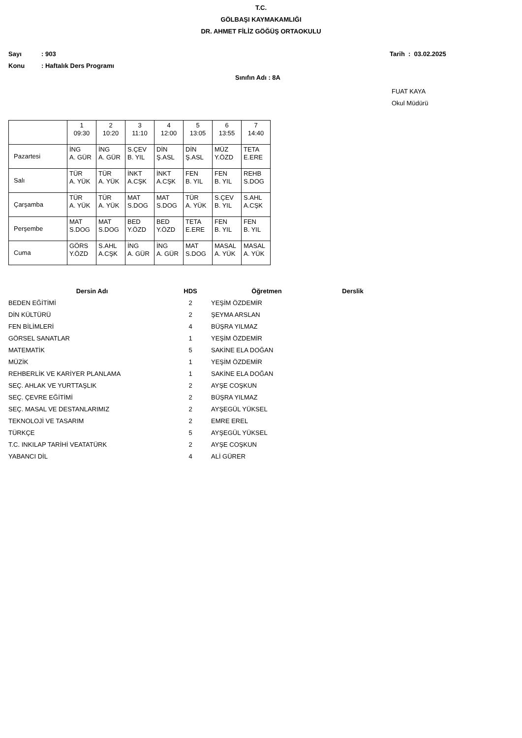T.C.
GÖLBAŞI KAYMAKAMLIĞI
DR. AHMET FİLİZ GÖĞÜŞ ORTAOKULU
Sayı: 903 Tarih : 03.02.2025
Konu: Haftalık Ders Programı
Sınıfın Adı : 8A
FUAT KAYA
Okul Müdürü
| | 1 09:30 | 2 10:20 | 3 11:10 | 4 12:00 | 5 13:05 | 6 13:55 | 7 14:40 |
| Pazartesi | İNG A. GÜR | İNG A. GÜR | S.ÇEV B. YIL | DİN Ş.ASL | DİN Ş.ASL | MÜZ Y.ÖZD | TETA E.ERE |
| Salı | TÜR A. YÜK | TÜR A. YÜK | İNKT A.CŞK | İNKT A.CŞK | FEN B. YIL | FEN B. YIL | REHB S.DOG |
| Çarşamba | TÜR A. YÜK | TÜR A. YÜK | MAT S.DOG | MAT S.DOG | TÜR A. YÜK | S.ÇEV B. YIL | S.AHL A.CŞK |
| Perşembe | MAT S.DOG | MAT S.DOG | BED Y.ÖZD | BED Y.ÖZD | TETA E.ERE | FEN B. YIL | FEN B. YIL |
| Cuma | GÖRS Y.ÖZD | S.AHL A.CŞK | İNG A. GÜR | İNG A. GÜR | MAT S.DOG | MASAL A. YÜK | MASAL A. YÜK |
| Dersin Adı | HDS | Öğretmen | Derslik |
| --- | --- | --- | --- |
| BEDEN EĞİTİMİ | 2 | YEŞİM ÖZDEMİR | |
| DİN KÜLTÜRÜ | 2 | ŞEYMA ARSLAN | |
| FEN BİLİMLERİ | 4 | BÜŞRA YILMAZ | |
| GÖRSEL SANATLAR | 1 | YEŞİM ÖZDEMİR | |
| MATEMATİK | 5 | SAKİNE ELA DOĞAN | |
| MÜZİK | 1 | YEŞİM ÖZDEMİR | |
| REHBERLİK VE KARİYER PLANLAMA | 1 | SAKİNE ELA DOĞAN | |
| SEÇ. AHLAK VE YURTTAŞLIK | 2 | AYŞE COŞKUN | |
| SEÇ. ÇEVRE EĞİTİMİ | 2 | BÜŞRA YILMAZ | |
| SEÇ. MASAL VE DESTANLARIMIZ | 2 | AYŞEGÜL YÜKSEL | |
| TEKNOLOJİ VE TASARIM | 2 | EMRE EREL | |
| TÜRKÇE | 5 | AYŞEGÜL YÜKSEL | |
| T.C. INKILAP TARİHİ VEATATÜRK | 2 | AYŞE COŞKUN | |
| YABANCI DİL | 4 | ALİ GÜRER | |